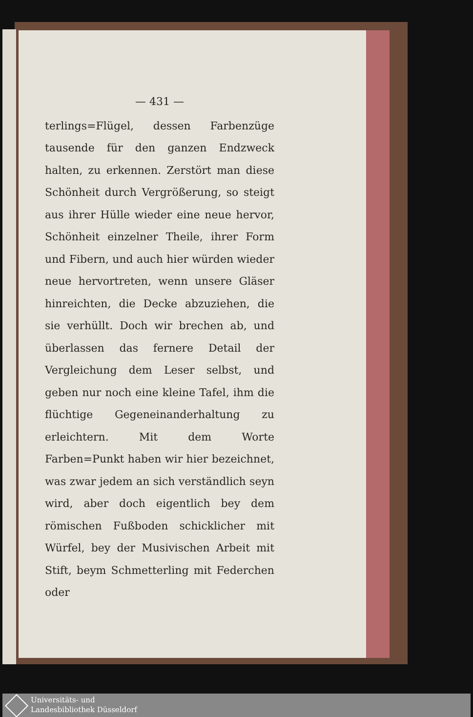— 431 —
terlings=Flügel, dessen Farbenzüge tausende für den ganzen Endzweck halten, zu erkennen. Zerstört man diese Schönheit durch Vergrößerung, so steigt aus ihrer Hülle wieder eine neue hervor, Schönheit einzelner Theile, ihrer Form und Fibern, und auch hier würden wieder neue hervortreten, wenn unsere Gläser hinreichten, die Decke abzuziehen, die sie verhüllt. Doch wir brechen ab, und überlassen das fernere Detail der Vergleichung dem Leser selbst, und geben nur noch eine kleine Tafel, ihm die flüchtige Gegeneinanderhaltung zu erleichtern. Mit dem Worte Farben=Punkt haben wir hier bezeichnet, was zwar jedem an sich verständlich seyn wird, aber doch eigentlich bey dem römischen Fußboden schicklicher mit Würfel, bey der Musivischen Arbeit mit Stift, beym Schmetterling mit Federchen oder
Universitäts- und
Landesbibliothek Düsseldorf